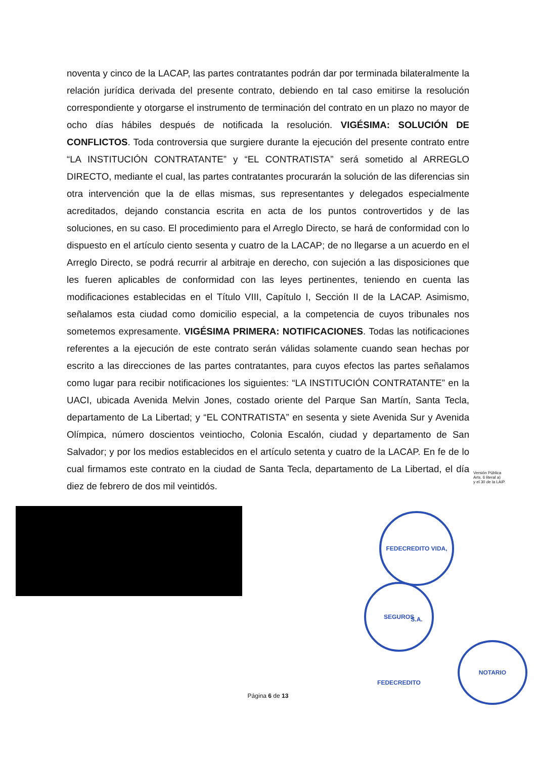noventa y cinco de la LACAP, las partes contratantes podrán dar por terminada bilateralmente la relación jurídica derivada del presente contrato, debiendo en tal caso emitirse la resolución correspondiente y otorgarse el instrumento de terminación del contrato en un plazo no mayor de ocho días hábiles después de notificada la resolución. VIGÉSIMA: SOLUCIÓN DE CONFLICTOS. Toda controversia que surgiere durante la ejecución del presente contrato entre “LA INSTITUCIÓN CONTRATANTE” y “EL CONTRATISTA” será sometido al ARREGLO DIRECTO, mediante el cual, las partes contratantes procurarán la solución de las diferencias sin otra intervención que la de ellas mismas, sus representantes y delegados especialmente acreditados, dejando constancia escrita en acta de los puntos controvertidos y de las soluciones, en su caso. El procedimiento para el Arreglo Directo, se hará de conformidad con lo dispuesto en el artículo ciento sesenta y cuatro de la LACAP; de no llegarse a un acuerdo en el Arreglo Directo, se podrá recurrir al arbitraje en derecho, con sujeción a las disposiciones que les fueren aplicables de conformidad con las leyes pertinentes, teniendo en cuenta las modificaciones establecidas en el Título VIII, Capítulo I, Sección II de la LACAP. Asimismo, señalamos esta ciudad como domicilio especial, a la competencia de cuyos tribunales nos sometemos expresamente. VIGÉSIMA PRIMERA: NOTIFICACIONES. Todas las notificaciones referentes a la ejecución de este contrato serán válidas solamente cuando sean hechas por escrito a las direcciones de las partes contratantes, para cuyos efectos las partes señalamos como lugar para recibir notificaciones los siguientes: “LA INSTITUCIÓN CONTRATANTE” en la UACI, ubicada Avenida Melvin Jones, costado oriente del Parque San Martín, Santa Tecla, departamento de La Libertad; y “EL CONTRATISTA” en sesenta y siete Avenida Sur y Avenida Olímpica, número doscientos veintiocho, Colonia Escalón, ciudad y departamento de San Salvador; y por los medios establecidos en el artículo setenta y cuatro de la LACAP. En fe de lo cual firmamos este contrato en la ciudad de Santa Tecla, departamento de La Libertad, el día diez de febrero de dos mil veintidós.
Versión Pública
Arts. 6 literal a)
y el 30 de la LAIP.
FEDECREDITO VIDA, S.A.
SEGUROS FEDECREDITO
NOTARIO
Página 6 de 13